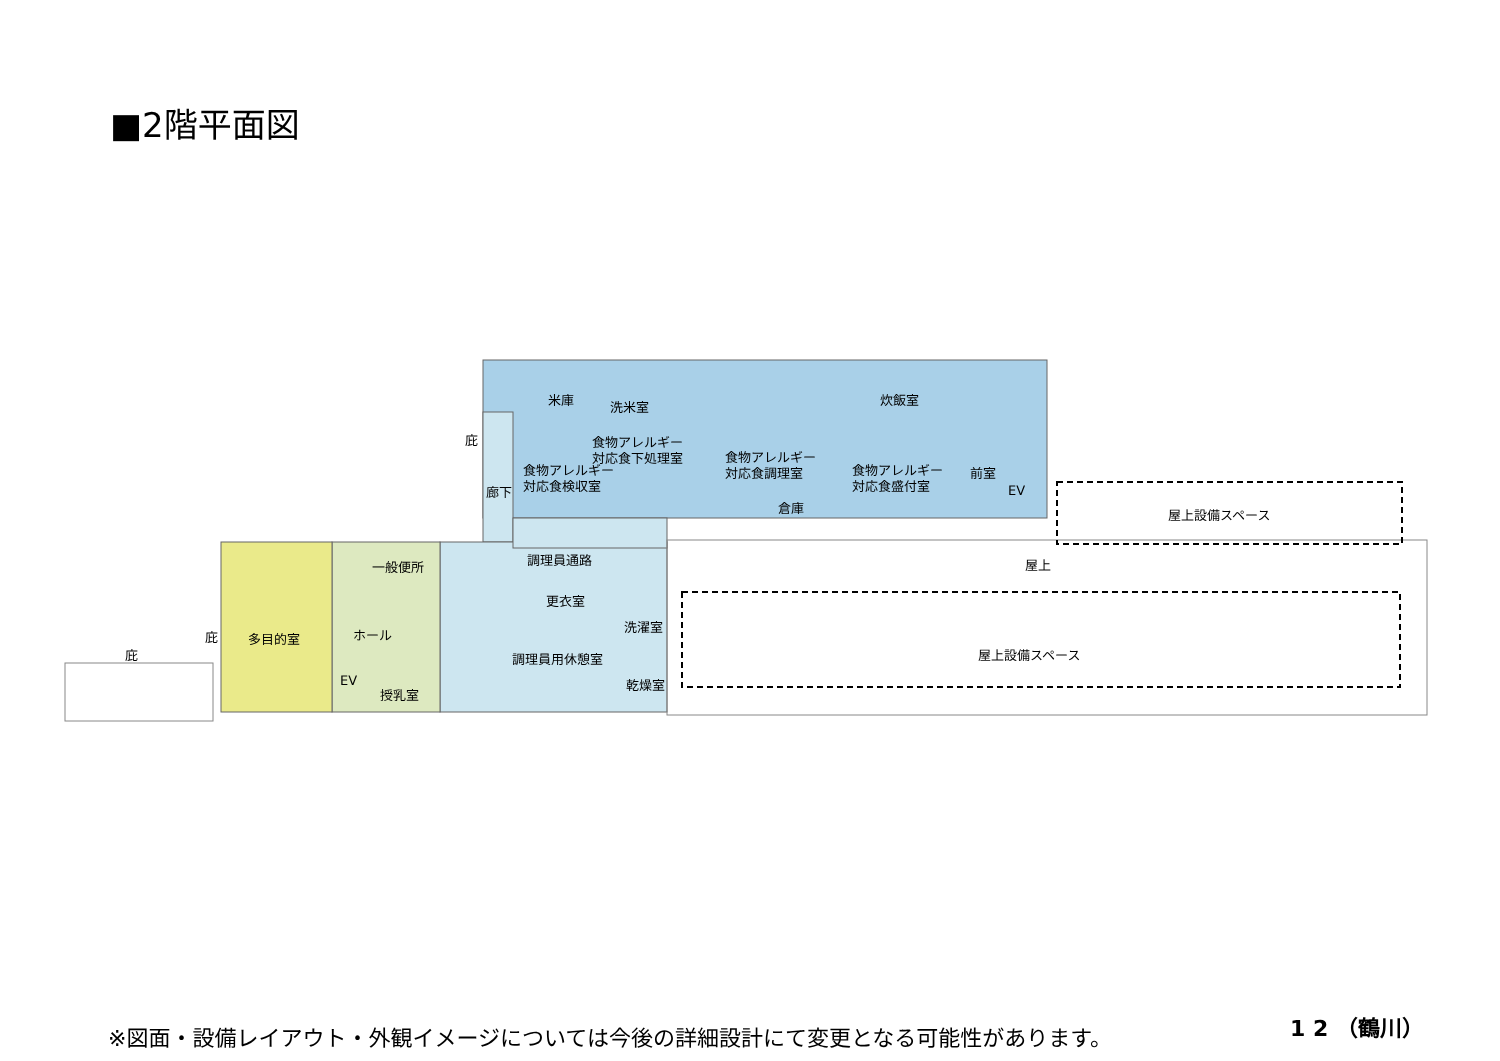■2階平面図
米庫
洗米室
炊飯室
食物アレルギー
対応食下処理室
食物アレルギー
対応食検収室
食物アレルギー
対応食調理室
食物アレルギー
対応食盛付室
前室
EV
倉庫
庇
廊下
調理員通路
屋上設備スペース
屋上
一般便所
更衣室
洗濯室
庇
多目的室
ホール
調理員用休憩室
屋上設備スペース
EV
授乳室
乾燥室
庇
※図面・設備レイアウト・外観イメージについては今後の詳細設計にて変更となる可能性があります。
1 2 （鶴川）